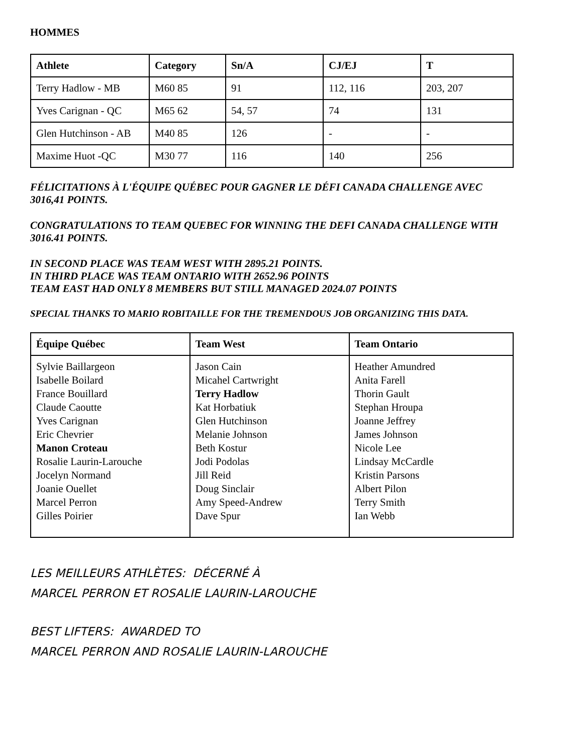HOMMES
| Athlete | Category | Sn/A | CJ/EJ | T |
| --- | --- | --- | --- | --- |
| Terry Hadlow - MB | M60 85 | 91 | 112, 116 | 203, 207 |
| Yves Carignan - QC | M65 62 | 54, 57 | 74 | 131 |
| Glen Hutchinson - AB | M40 85 | 126 | - | - |
| Maxime Huot -QC | M30 77 | 116 | 140 | 256 |
FÉLICITATIONS À L'ÉQUIPE QUÉBEC POUR GAGNER LE DÉFI CANADA CHALLENGE AVEC 3016,41 POINTS.
CONGRATULATIONS TO TEAM QUEBEC FOR WINNING THE DEFI CANADA CHALLENGE WITH 3016.41 POINTS.
IN SECOND PLACE WAS TEAM WEST WITH 2895.21 POINTS.
IN THIRD PLACE WAS TEAM ONTARIO WITH 2652.96 POINTS
TEAM EAST HAD ONLY 8 MEMBERS BUT STILL MANAGED 2024.07 POINTS
SPECIAL THANKS TO MARIO ROBITAILLE FOR THE TREMENDOUS JOB ORGANIZING THIS DATA.
| Équipe Québec | Team West | Team Ontario |
| --- | --- | --- |
| Sylvie Baillargeon Isabelle Boilard France Bouillard Claude Caoutte Yves Carignan Eric Chevrier Manon Croteau Rosalie Laurin-Larouche Jocelyn Normand Joanie Ouellet Marcel Perron Gilles Poirier | Jason Cain Micahel Cartwright Terry Hadlow Kat Horbatiuk Glen Hutchinson Melanie Johnson Beth Kostur Jodi Podolas Jill Reid Doug Sinclair Amy Speed-Andrew Dave Spur | Heather Amundred Anita Farell Thorin Gault Stephan Hroupa Joanne Jeffrey James Johnson Nicole Lee Lindsay McCardle Kristin Parsons Albert Pilon Terry Smith Ian Webb |
LES MEILLEURS ATHLÈTES: DÉCERNÉ À
MARCEL PERRON ET ROSALIE LAURIN-LAROUCHE
BEST LIFTERS: AWARDED TO
MARCEL PERRON AND ROSALIE LAURIN-LAROUCHE